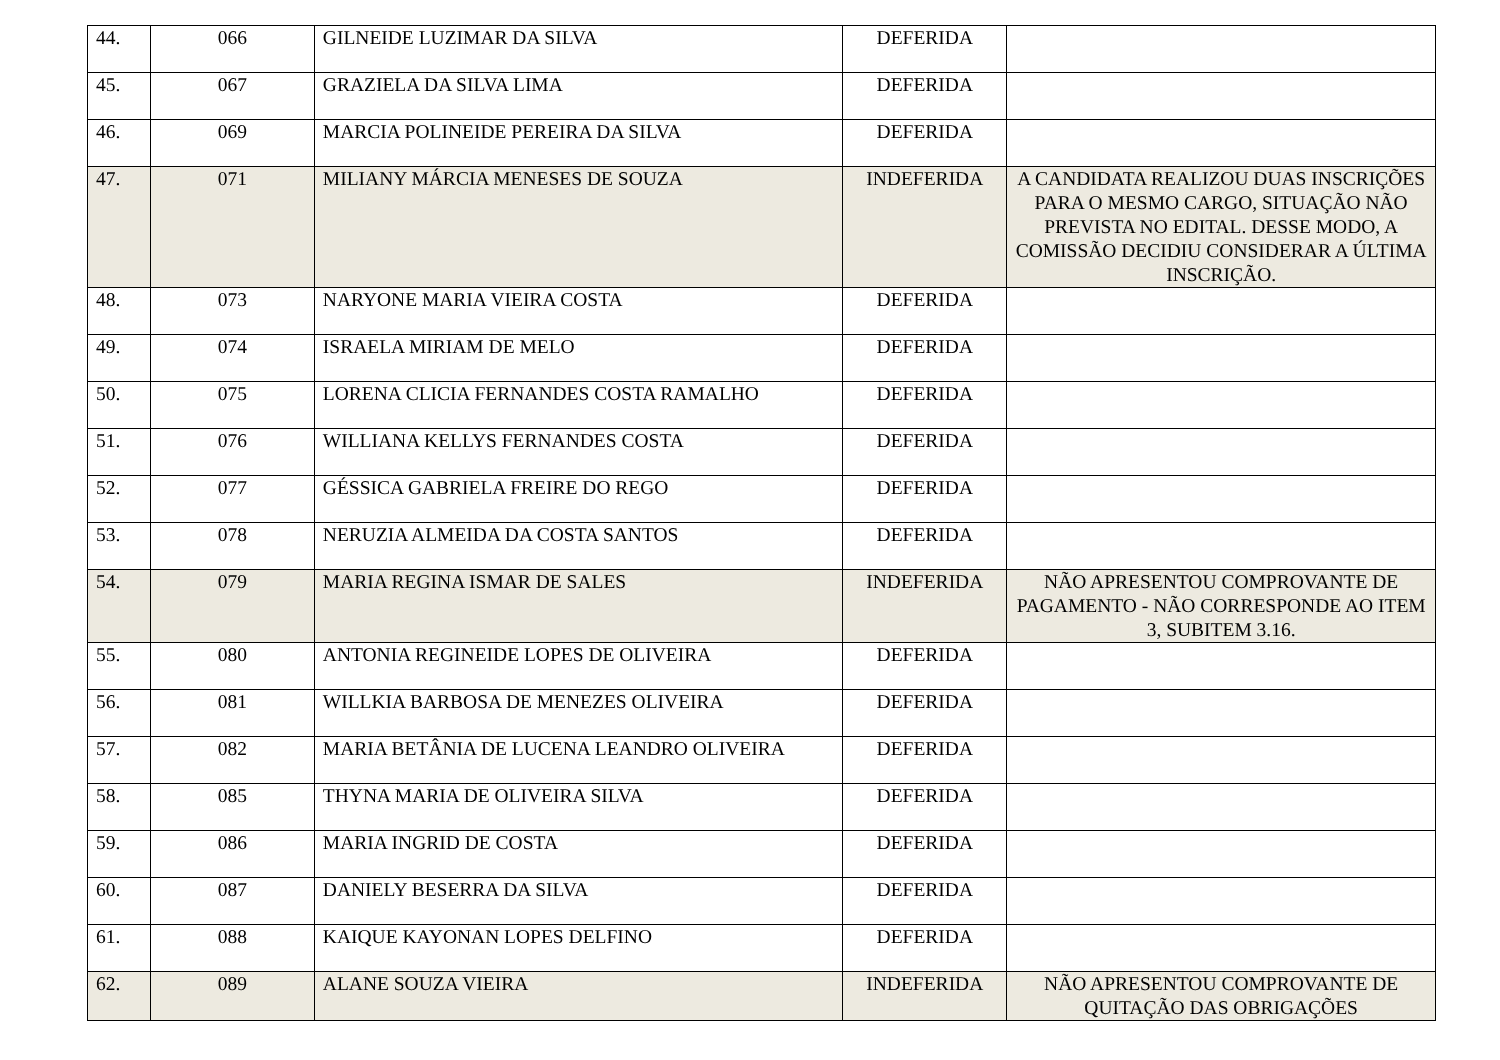| 44. | 066 | GILNEIDE LUZIMAR DA SILVA | DEFERIDA | |
| 45. | 067 | GRAZIELA DA SILVA LIMA | DEFERIDA | |
| 46. | 069 | MARCIA POLINEIDE PEREIRA DA SILVA | DEFERIDA | |
| 47. | 071 | MILIANY MÁRCIA MENESES DE SOUZA | INDEFERIDA | A CANDIDATA REALIZOU DUAS INSCRIÇÕES PARA O MESMO CARGO, SITUAÇÃO NÃO PREVISTA NO EDITAL. DESSE MODO, A COMISSÃO DECIDIU CONSIDERAR A ÚLTIMA INSCRIÇÃO. |
| 48. | 073 | NARYONE MARIA VIEIRA COSTA | DEFERIDA | |
| 49. | 074 | ISRAELA MIRIAM DE MELO | DEFERIDA | |
| 50. | 075 | LORENA CLICIA FERNANDES COSTA RAMALHO | DEFERIDA | |
| 51. | 076 | WILLIANA KELLYS FERNANDES COSTA | DEFERIDA | |
| 52. | 077 | GÉSSICA GABRIELA FREIRE DO REGO | DEFERIDA | |
| 53. | 078 | NERUZIA ALMEIDA DA COSTA SANTOS | DEFERIDA | |
| 54. | 079 | MARIA REGINA ISMAR DE SALES | INDEFERIDA | NÃO APRESENTOU COMPROVANTE DE PAGAMENTO - NÃO CORRESPONDE AO ITEM 3, SUBITEM 3.16. |
| 55. | 080 | ANTONIA REGINEIDE LOPES DE OLIVEIRA | DEFERIDA | |
| 56. | 081 | WILLKIA BARBOSA DE MENEZES OLIVEIRA | DEFERIDA | |
| 57. | 082 | MARIA BETÂNIA DE LUCENA LEANDRO OLIVEIRA | DEFERIDA | |
| 58. | 085 | THYNA MARIA DE OLIVEIRA SILVA | DEFERIDA | |
| 59. | 086 | MARIA INGRID DE COSTA | DEFERIDA | |
| 60. | 087 | DANIELY BESERRA DA SILVA | DEFERIDA | |
| 61. | 088 | KAIQUE KAYONAN LOPES DELFINO | DEFERIDA | |
| 62. | 089 | ALANE SOUZA VIEIRA | INDEFERIDA | NÃO APRESENTOU COMPROVANTE DE QUITAÇÃO DAS OBRIGAÇÕES |